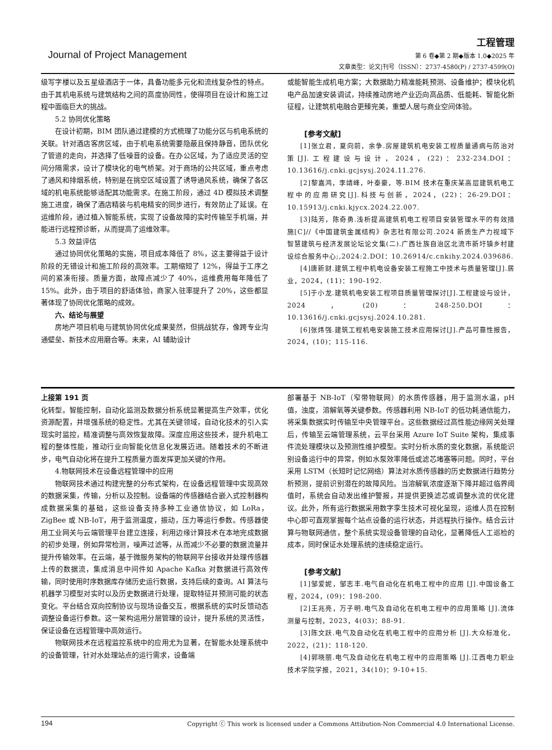Journal of Project Management
工程管理
第 6 卷◆第 2 期◆版本 1.0◆2025 年
文章类型：论文|刊号（ISSN）：2737-4580(P) / 2737-4599(O)
级写字楼以及五星级酒店于一体，具备功能多元化和流线复杂性的特点。由于其机电系统与建筑结构之间的高度协同性，使得项目在设计和施工过程中面临巨大的挑战。
5.2 协同优化策略
在设计初期，BIM 团队通过建模的方式梳理了功能分区与机电系统的关联。针对酒店客房区域，由于机电系统需要隐蔽且保持静音，团队优化了管道的走向，并选择了低噪音的设备。在办公区域，为了适应灵活的空间分隔需求，设计了模块化的电气桥架。对于商场的公共区域，重点考虑了通风和排烟系统，特别是在挑空区域设置了诱导通风系统，确保了各区域的机电系统能够适配其功能需求。在施工阶段，通过 4D 模拟技术调整施工进度，确保了酒店精装与机电精安的同步进行，有效防止了延误。在运维阶段，通过植入智能系统，实现了设备故障的实时传输至手机端，并能进行远程预诊断，从而提高了运维效率。
5.3 效益评估
通过协同优化策略的实施，项目成本降低了 8%，这主要得益于设计阶段的无错设计和施工阶段的高效率。工期缩短了 12%，得益于工序之间的紧凑衔接。质量方面，故障点减少了 40%，运维费用每年降低了 15%。此外，由于项目的舒适体验，商家入驻率提升了 20%，这些都显著体现了协同优化策略的成效。
六、结论与展望
房地产项目机电与建筑协同优化成果斐然，但挑战犹存，像跨专业沟通壁垒、新技术应用磨合等。未来，AI 辅助设计
或能智能生成机电方案；大数据助力精准能耗预测、设备维护；模块化机电产品加速安装调试，持续推动房地产业迈向高品质、低能耗、智能化新征程，让建筑机电融合更臻完美，重塑人居与商业空间体验。
[参考文献]
[1]张立君，夏向前，余争.房屋建筑机电安装工程质量通病与防治对策[J].工程建设与设计，2024，(22)：232-234.DOI：10.13616/j.cnki.gcjsysj.2024.11.276.
[2]黎嘉鸿，李靖峰，叶泰豪，等.BIM 技术在重庆某高层建筑机电工程中的应用研究[J].科技与创新，2024，(22)：26-29.DOI：10.15913/j.cnki.kjycx.2024.22.007.
[3]陆芳，陈奇勇.浅析提高建筑机电工程项目安装管理水平的有效措施[C]//《中国建筑金属结构》杂志社有限公司.2024 新质生产力视域下智慧建筑与经济发展论坛论文集(二).广西壮族自治区北流市新圩镇乡村建设综合服务中心;,2024:2.DOI：10.26914/c.cnkihy.2024.039686.
[4]唐新财.建筑工程中机电设备安装工程施工中技术与质量管理[J].居业，2024，(11)：190-192.
[5]于小龙.建筑机电安装工程项目质量管理探讨[J].工程建设与设计，2024，(20)：248-250.DOI：10.13616/j.cnki.gcjsysj.2024.10.281.
[6]张炜强.建筑工程机电安装施工技术应用探讨[J].产品可靠性报告，2024，(10)：115-116.
上接第 191 页
化转型。智能控制，自动化监测及数据分析系统显著提高生产效率，优化资源配置，并增强系统的稳定性。尤其在关键领域，自动化技术的引入实现实时监控，精准调整与高效恢复故障。深度应用这些技术，提升机电工程的整体性能，推动行业向智能化信息化发展迈进。随着技术的不断进步，电气自动化将在提升工程质量方面发挥更加关键的作用。
4.物联网技术在设备远程管理中的应用
物联网技术通过构建完整的分布式架构，在设备远程管理中实现高效的数据采集，传输，分析以及控制。设备端的传感器结合嵌入式控制器构成数据采集的基础，这些设备支持多种工业通信协议，如 LoRa，ZigBee 或 NB-IoT，用于监测温度，振动，压力等运行参数。传感器使用工业网关与云端管理平台建立连接，利用边缘计算技术在本地完成数据的初步处理，例如异常检测，噪声过滤等，从而减少不必要的数据流量并提升传输效率。在云端，基于微服务架构的物联网平台接收并处理传感器上传的数据流，集成消息中间件如 Apache Kafka 对数据进行高效传输，同时使用时序数据库存储历史运行数据，支持后续的查询。AI 算法与机器学习模型对实时以及历史数据进行处理，提取特征并预测可能的状态变化。平台结合双向控制协议与现场设备交互，根据系统的实时反馈动态调整设备运行参数。这一架构运用分层管理的设计，提升系统的灵活性，保证设备在远程管理中高效运行。
物联网技术在远程监控系统中的应用尤为显著，在智能水处理系统中的设备管理，针对水处理站点的运行需求，设备端
部署基于 NB-IoT（窄带物联网）的水质传感器，用于监测水温，pH 值，浊度，溶解氧等关键参数。传感器利用 NB-IoT 的低功耗通信能力，将采集数据实时传输至中央管理平台。这些数据经过高性能边缘网关处理后，传输至云端管理系统，云平台采用 Azure IoT Suite 架构，集成事件流处理模块以及预测性维护模型。实时分析水质的变化数据，系统能识别设备运行中的异常，例如水泵效率降低或滤芯堵塞等问题。同时，平台采用 LSTM（长短时记忆网络）算法对水质传感器的历史数据进行趋势分析预测，提前识别潜在的故障风险。当溶解氧浓度逐渐下降并超过临界阈值时，系统会自动发出维护警报，并提供更换滤芯或调整水流的优化建议。此外，所有运行数据采用数字孪生技术可视化呈现，运维人员在控制中心即可直观掌握每个站点设备的运行状态，并远程执行操作。结合云计算与物联网通信，整个系统实现设备管理的自动化，显著降低人工巡检的成本，同时保证水处理系统的连续稳定运行。
[参考文献]
[1]邹爱妮，邹志丰.电气自动化在机电工程中的应用 [J].中国设备工程，2024，(09)：198-200.
[2]王兆亮，万子明.电气及自动化在机电工程中的应用策略 [J].流体测量与控制，2023，4(03)：88-91.
[3]陈文跃.电气及自动化在机电工程中的应用分析 [J].大众标准化，2022，(21)：118-120.
[4]郭晓丽.电气及自动化在机电工程中的应用策略 [J].江西电力职业技术学院学报，2021，34(10)：9-10+15.
194 Copyright ⓒ This work is licensed under a Commons Attibution-Non Commercial 4.0 International License.